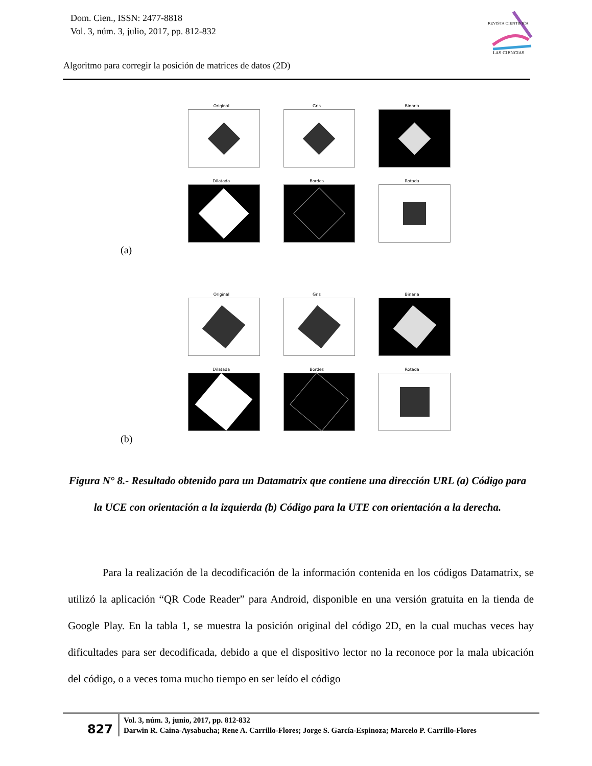Dom. Cien., ISSN: 2477-8818
Vol. 3, núm. 3, julio, 2017, pp. 812-832
REVISTA CIENTIFICA
LAS CIENCIAS
Algoritmo para corregir la posición de matrices de datos (2D)
Original
Gris
Binaria
Dilatada
Bordes
Rotada
(a)
Original
Gris
Binaria
Dilatada
Bordes
Rotada
(b)
Figura N° 8.- Resultado obtenido para un Datamatrix que contiene una dirección URL (a) Código para la UCE con orientación a la izquierda (b) Código para la UTE con orientación a la derecha.
Para la realización de la decodificación de la información contenida en los códigos Datamatrix, se utilizó la aplicación “QR Code Reader” para Android, disponible en una versión gratuita en la tienda de Google Play. En la tabla 1, se muestra la posición original del código 2D, en la cual muchas veces hay dificultades para ser decodificada, debido a que el dispositivo lector no la reconoce por la mala ubicación del código, o a veces toma mucho tiempo en ser leído el código
827
Vol. 3, núm. 3, junio, 2017, pp. 812-832
Darwin R. Caina-Aysabucha; Rene A. Carrillo-Flores; Jorge S. García-Espinoza; Marcelo P. Carrillo-Flores